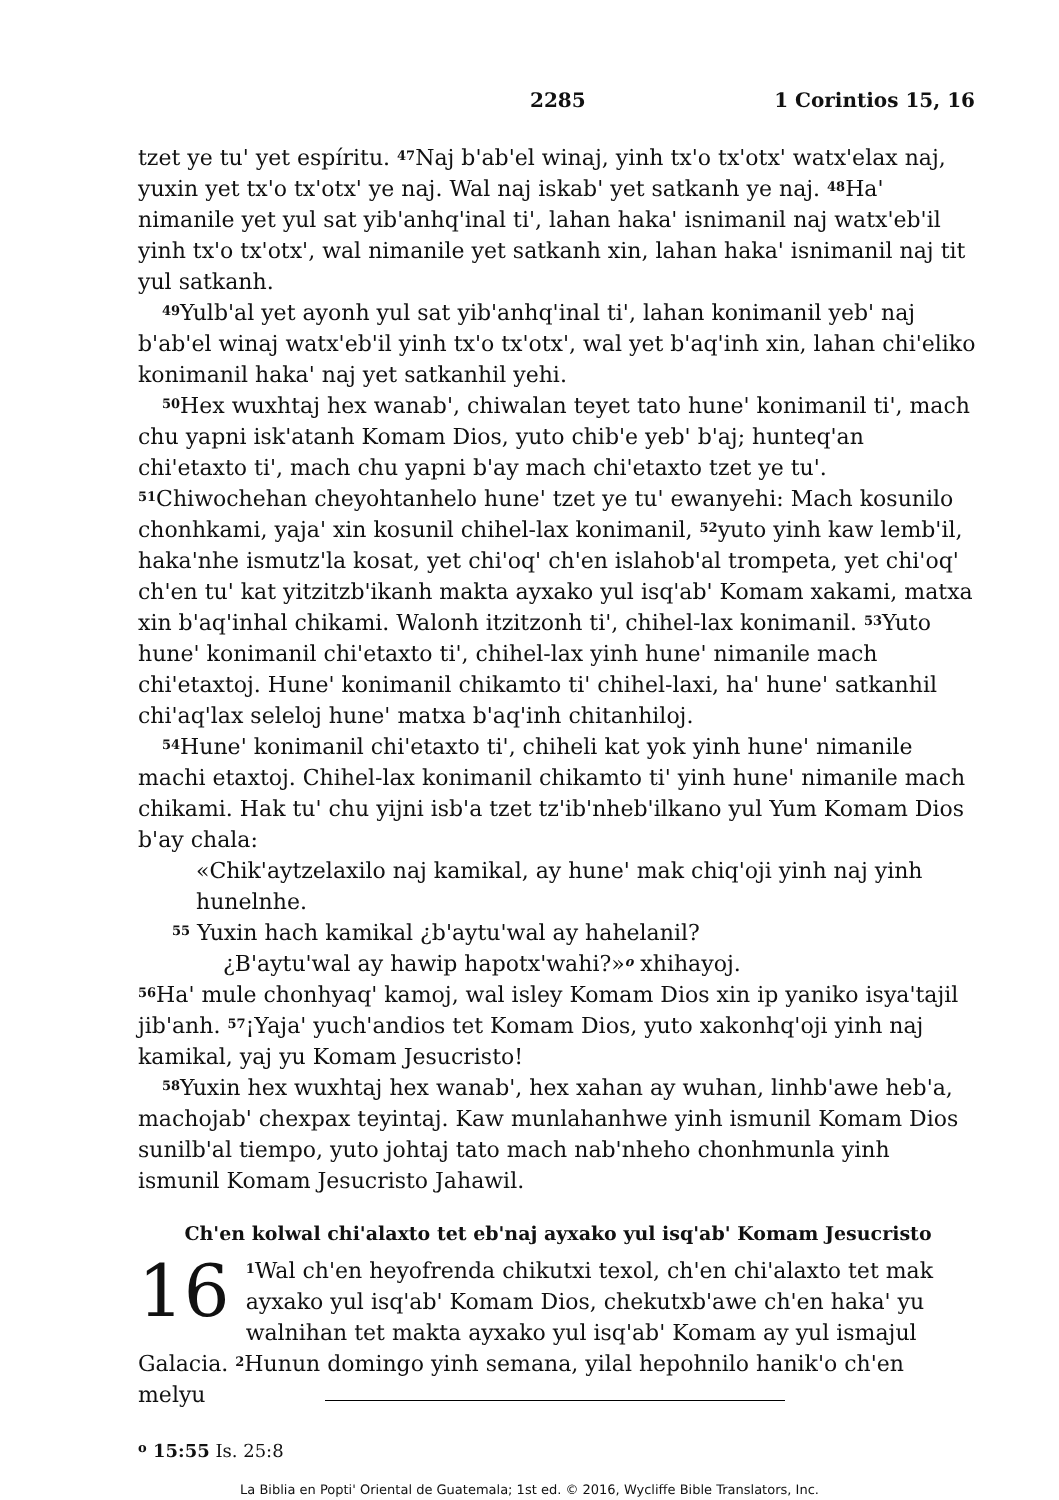2285 1 Corintios 15, 16
tzet ye tu' yet espíritu. <sup>47</sup>Naj b'ab'el winaj, yinh tx'o tx'otx' watx'elax naj, yuxin yet tx'o tx'otx' ye naj. Wal naj iskab' yet satkanh ye naj. <sup>48</sup>Ha' nimanile yet yul sat yib'anhq'inal ti', lahan haka' isnimanil naj watx'eb'il yinh tx'o tx'otx', wal nimanile yet satkanh xin, lahan haka' isnimanil naj tit yul satkanh.
<sup>49</sup> Yulb'al yet ayonh yul sat yib'anhq'inal ti', lahan konimanil yeb' naj b'ab'el winaj watx'eb'il yinh tx'o tx'otx', wal yet b'aq'inh xin, lahan chi'eliko konimanil haka' naj yet satkanhil yehi.
<sup>50</sup> Hex wuxhtaj hex wanab', chiwalan teyet tato hune' konimanil ti', mach chu yapni isk'atanh Komam Dios, yuto chib'e yeb' b'aj; hunteq'an chi'etaxto ti', mach chu yapni b'ay mach chi'etaxto tzet ye tu'. <sup>51</sup>Chiwochehan cheyohtanhelo hune' tzet ye tu' ewanyehi: Mach kosunilo chonhkami, yaja' xin kosunil chihel-lax konimanil, <sup>52</sup>yuto yinh kaw lemb'il, haka'nhe ismutz'la kosat, yet chi'oq' ch'en islahob'al trompeta, yet chi'oq' ch'en tu' kat yitzitzb'ikanh makta ayxako yul isq'ab' Komam xakami, matxa xin b'aq'inhal chikami. Walonh itzitzonh ti', chihel-lax konimanil. <sup>53</sup>Yuto hune' konimanil chi'etaxto ti', chihel-lax yinh hune' nimanile mach chi'etaxtoj. Hune' konimanil chikamto ti' chihel-laxi, ha' hune' satkanhil chi'aq'lax seleloj hune' matxa b'aq'inh chitanhiloj.
<sup>54</sup> Hune' konimanil chi'etaxto ti', chiheli kat yok yinh hune' nimanile machi etaxtoj. Chihel-lax konimanil chikamto ti' yinh hune' nimanile mach chikami. Hak tu' chu yijni isb'a tzet tz'ib'nheb'ilkano yul Yum Komam Dios b'ay chala:
«Chik'aytzelaxilo naj kamikal, ay hune' mak chiq'oji yinh naj yinh hunelnhe.
<sup>55</sup> Yuxin hach kamikal ¿b'aytu'wal ay hahelanil?
¿B'aytu'wal ay hawip hapotx'wahi?»<sup>o</sup> xhihayoj.
<sup>56</sup> Ha' mule chonhyaq' kamoj, wal isley Komam Dios xin ip yaniko isya'tajil jib'anh. <sup>57</sup>¡Yaja' yuch'andios tet Komam Dios, yuto xakonhq'oji yinh naj kamikal, yaj yu Komam Jesucristo!
<sup>58</sup> Yuxin hex wuxhtaj hex wanab', hex xahan ay wuhan, linhb'awe heb'a, machojab' chexpax teyintaj. Kaw munlahanhwe yinh ismunil Komam Dios sunilb'al tiempo, yuto johtaj tato mach nab'nheho chonhmunla yinh ismunil Komam Jesucristo Jahawil.
Ch'en kolwal chi'alaxto tet eb'naj ayxako yul isq'ab' Komam Jesucristo
16<sup>1</sup>Wal ch'en heyofrenda chikutxi texol, ch'en chi'alaxto tet mak ayxako yul isq'ab' Komam Dios, chekutxb'awe ch'en haka' yu walnihan tet makta ayxako yul isq'ab' Komam ay yul ismajul Galacia. <sup>2</sup>Hunun domingo yinh semana, yilal hepohnilo hanik'o ch'en melyu
<sup>o</sup> 15:55 Is. 25:8
La Biblia en Popti' Oriental de Guatemala; 1st ed. © 2016, Wycliffe Bible Translators, Inc.